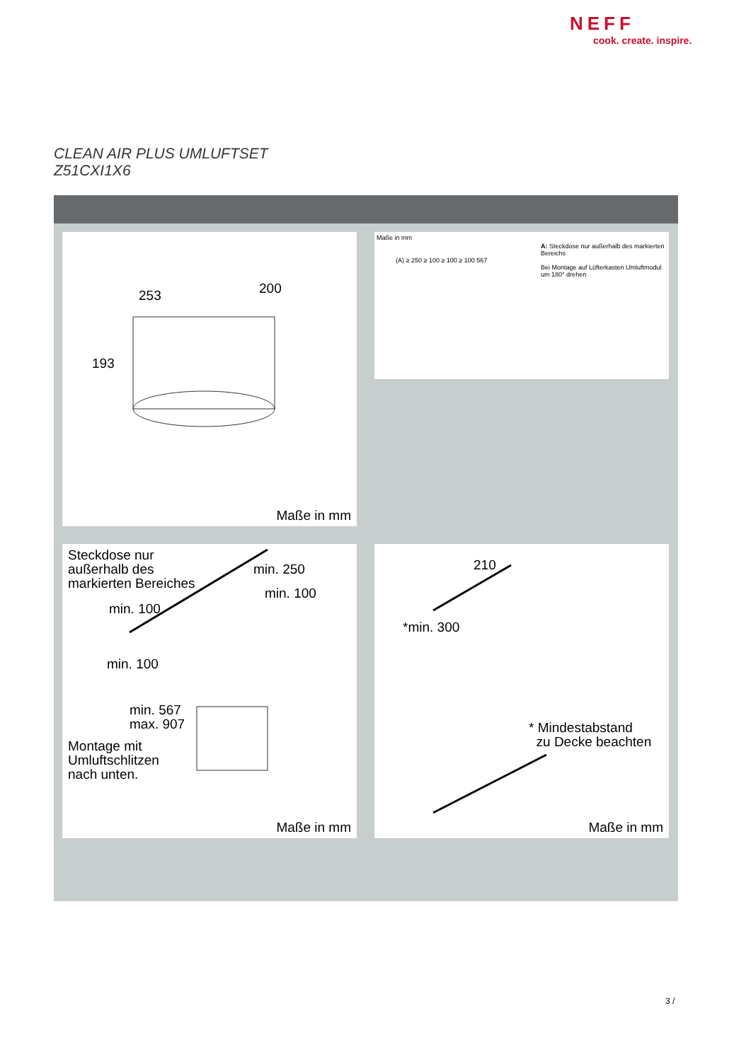NEFF
cook. create. inspire.
CLEAN AIR PLUS UMLUFTSET
Z51CXI1X6
253 200
193
Maße in mm
Maße in mm
A: Steckdose nur außerhalb des markierten Bereichs
Bei Montage auf Lüfterkasten Umluftmodul um 180° drehen
(A) ≥ 250 ≥ 100 ≥ 100 ≥ 100 567
Steckdose nur
außerhalb des
markierten Bereiches
min. 250
min. 100
min. 100
min. 100
min. 567
max. 907
Montage mit
Umluftschlitzen
nach unten.
Maße in mm
210
*min. 300
* Mindestabstand
zu Decke beachten
Maße in mm
3 /